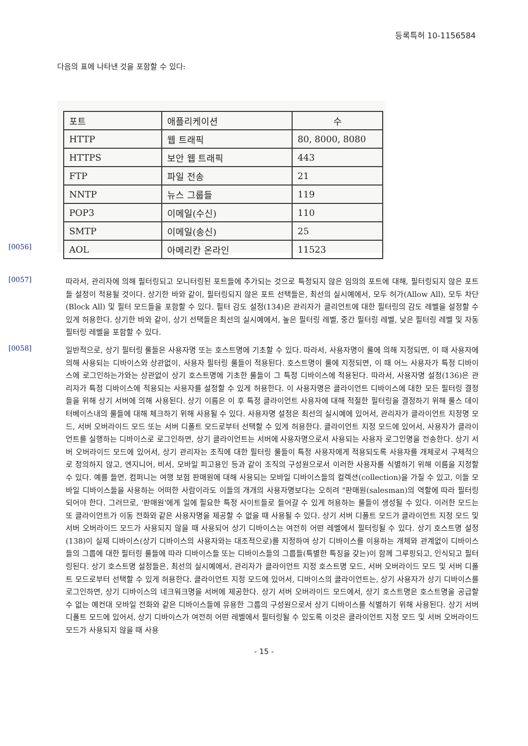등록특허 10-1156584
다음의 표에 나타낸 것을 포함할 수 있다:
| 포트 | 애플리케이션 | 수 |
| HTTP | 웹 트래픽 | 80, 8000, 8080 |
| HTTPS | 보안 웹 트래픽 | 443 |
| FTP | 파일 전송 | 21 |
| NNTP | 뉴스 그룹들 | 119 |
| POP3 | 이메일(수신) | 110 |
| SMTP | 이메일(송신) | 25 |
| AOL | 아메리칸 온라인 | 11523 |
[0056]
[0057]
따라서, 관리자에 의해 필터링되고 모니터링된 포트들에 추가되는 것으로 특정되지 않은 임의의 포트에 대해, 필터링되지 않은 포트들 설정이 적용될 것이다. 상기한 바와 같이, 필터링되지 않은 포트 선택들은, 최선의 실시예에서, 모두 허가(Allow All), 모두 차단(Block All) 및 필터 모드들을 포함할 수 있다. 필터 감도 설정(134)은 관리자가 클리언트에 대한 필터링의 감도 레벨을 설정할 수 있게 허용한다. 상기한 바와 같이, 상기 선택들은 최선의 실시예에서, 높은 필터링 레벨, 중간 필터링 레벨, 낮은 필터링 레벨 및 자동 필터링 레벨을 포함할 수 있다.
[0058]
일반적으로, 상기 필터링 룰들은 사용자명 또는 호스트명에 기초할 수 있다. 따라서, 사용자명이 룰에 의해 지정되면, 이 때 사용자에 의해 사용되는 디바이스와 상관없이, 사용자 필터링 룰들이 적용된다. 호스트명이 룰에 지정되면, 이 때 어느 사용자가 특정 디바이스에 로그인하는가와는 상관없이 상기 호스트명에 기초한 룰들이 그 특정 디바이스에 적용된다. 따라서, 사용자명 설정(136)은 관리자가 특정 디바이스에 적용되는 사용자를 설정할 수 있게 허용한다. 이 사용자명은 클라이언트 디바이스에 대한 모든 필터링 결정들을 위해 상기 서버에 의해 사용된다. 상기 이름은 이 후 특정 클라이언트 사용자에 대해 적절한 필터링을 결정하기 위해 룰스 데이터베이스내의 룰들에 대해 체크하기 위해 사용될 수 있다. 사용자명 설정은 최선의 실시예에 있어서, 관리자가 클라이언트 지정명 모드, 서버 오버라이드 모드 또는 서버 디폴트 모드로부터 선택할 수 있게 허용한다. 클라이언트 지정 모드에 있어서, 사용자가 클라이언트를 실행하는 디바이스로 로그인하면, 상기 클라이언트는 서버에 사용자명으로서 사용되는 사용자 로그인명을 전송한다. 상기 서버 오버라이드 모드에 있어서, 상기 관리자는 조직에 대한 필터링 룰들이 특정 사용자에게 적용되도록 사용자를 개체로서 구체적으로 정의하지 않고, 엔지니어, 비서, 모바일 피고용인 등과 같이 조직의 구성원으로서 이러한 사용자를 식별하기 위해 이름을 지정할 수 있다. 예를 들면, 컴퍼니는 여행 보험 판매원에 대해 사용되는 모바일 디바이스들의 컬렉션(collection)을 가질 수 있고, 이들 모바일 디바이스들을 사용하는 어떠한 사람이라도 이들의 개개의 사용자명보다는 오히려 "판매원(salesman)의 역할에 따라 필터링되어야 한다. 그러므로, '판매원'에게 일에 필요한 특정 사이트들로 들어갈 수 있게 허용하는 룰들이 생성될 수 있다. 이러한 모드는 또 클라이언트가 이동 전화와 같은 사용자명을 제공할 수 없을 때 사용될 수 있다. 상기 서버 디폴트 모드가 클라이언트 지정 모드 및 서버 오버라이드 모드가 사용되지 않을 때 사용되어 상기 디바이스는 여전히 어떤 레벨에서 필터링될 수 있다. 상기 호스트명 설정(138)이 실제 디바이스(상기 디바이스의 사용자와는 대조적으로)를 지정하여 상기 디바이스를 이용하는 개체와 관계없이 디바이스들의 그룹에 대한 필터링 룰들에 따라 디바이스들 또는 디바이스들의 그룹들(특별한 특징을 갖는)이 함께 그루핑되고, 인식되고 필터링된다. 상기 호스트명 설정들은, 최선의 실시예에서, 관리자가 클라이언트 지정 호스트명 모드, 서버 오버라이드 모드 및 서버 디폴트 모드로부터 선택할 수 있게 허용한다. 클라이언트 지정 모드에 있어서, 디바이스의 클라이언트는, 상기 사용자가 상기 디바이스를 로그인하면, 상기 디바이스의 네크워크명을 서버에 제공한다. 상기 서버 오버라이드 모드에서, 상기 호스트명은 호스트명을 공급할 수 없는 예컨대 모바일 전화와 같은 디바이스들에 유용한 그룹의 구성원으로서 상기 디바이스를 식별하기 위해 사용된다. 상기 서버 디폴트 모드에 있어서, 상기 디바이스가 여전히 어떤 레벨에서 필터링될 수 있도록 이것은 클라이언트 지정 모드 및 서버 오버라이드 모드가 사용되지 않을 때 사용
- 15 -